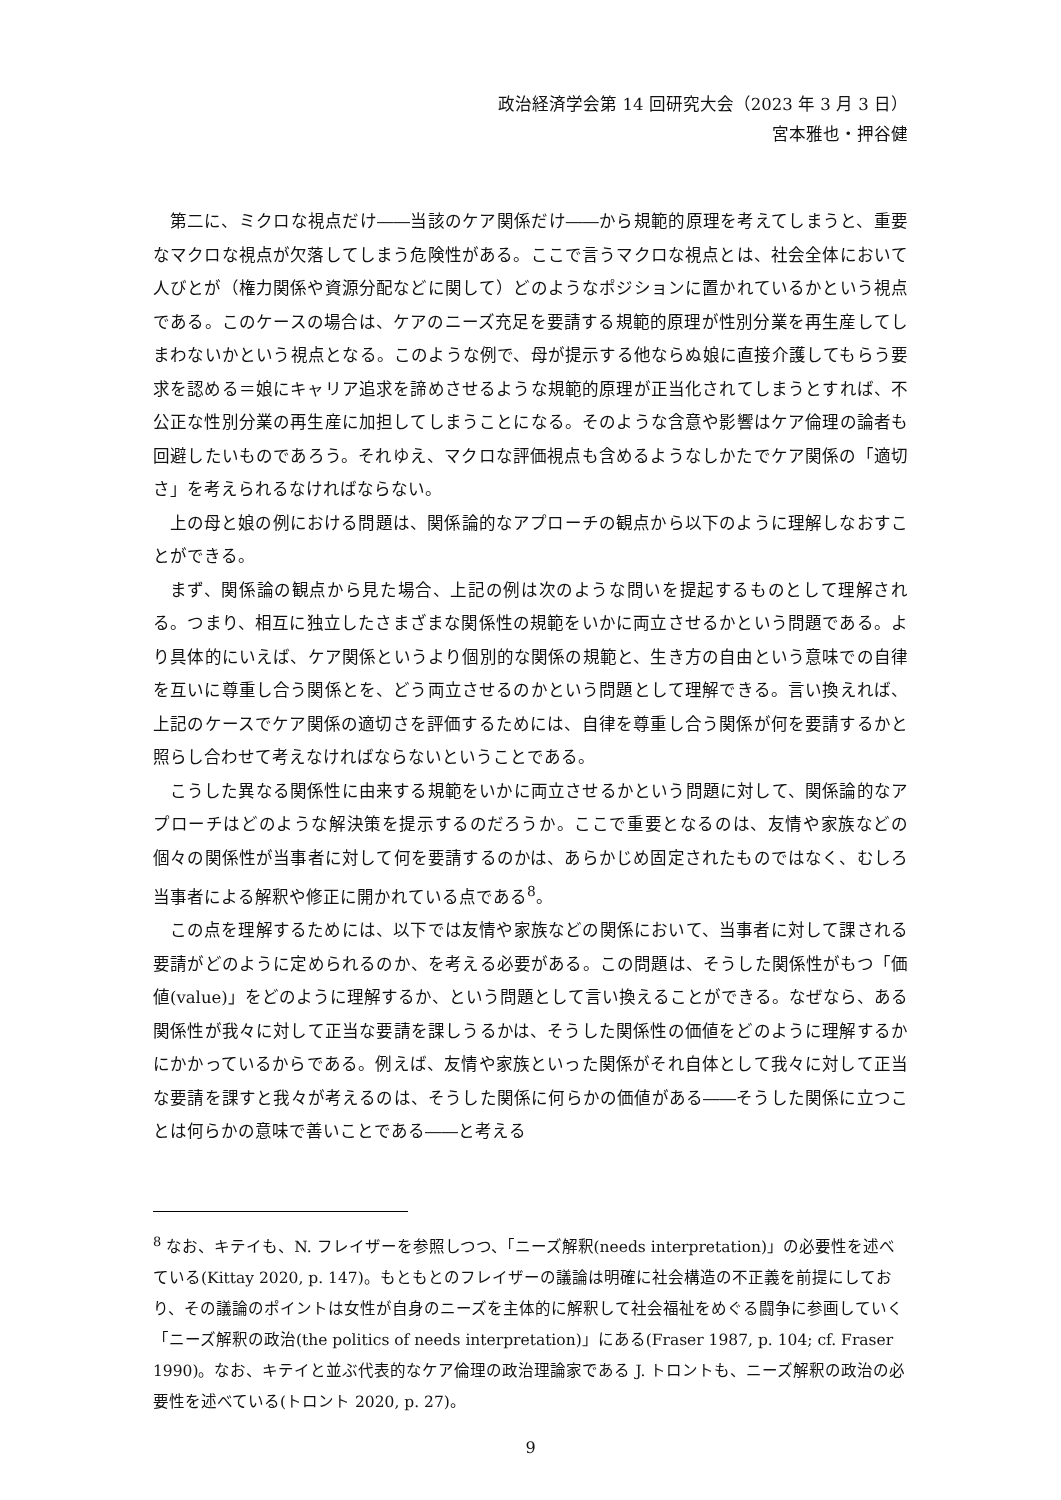政治経済学会第 14 回研究大会（2023 年 3 月 3 日）
宮本雅也・押谷健
第二に、ミクロな視点だけ――当該のケア関係だけ――から規範的原理を考えてしまうと、重要なマクロな視点が欠落してしまう危険性がある。ここで言うマクロな視点とは、社会全体において人びとが（権力関係や資源分配などに関して）どのようなポジションに置かれているかという視点である。このケースの場合は、ケアのニーズ充足を要請する規範的原理が性別分業を再生産してしまわないかという視点となる。このような例で、母が提示する他ならぬ娘に直接介護してもらう要求を認める＝娘にキャリア追求を諦めさせるような規範的原理が正当化されてしまうとすれば、不公正な性別分業の再生産に加担してしまうことになる。そのような含意や影響はケア倫理の論者も回避したいものであろう。それゆえ、マクロな評価視点も含めるようなしかたでケア関係の「適切さ」を考えられるなければならない。
上の母と娘の例における問題は、関係論的なアプローチの観点から以下のように理解しなおすことができる。
まず、関係論の観点から見た場合、上記の例は次のような問いを提起するものとして理解される。つまり、相互に独立したさまざまな関係性の規範をいかに両立させるかという問題である。より具体的にいえば、ケア関係というより個別的な関係の規範と、生き方の自由という意味での自律を互いに尊重し合う関係とを、どう両立させるのかという問題として理解できる。言い換えれば、上記のケースでケア関係の適切さを評価するためには、自律を尊重し合う関係が何を要請するかと照らし合わせて考えなければならないということである。
こうした異なる関係性に由来する規範をいかに両立させるかという問題に対して、関係論的なアプローチはどのような解決策を提示するのだろうか。ここで重要となるのは、友情や家族などの個々の関係性が当事者に対して何を要請するのかは、あらかじめ固定されたものではなく、むしろ当事者による解釈や修正に開かれている点である<sup>8</sup>。
この点を理解するためには、以下では友情や家族などの関係において、当事者に対して課される要請がどのように定められるのか、を考える必要がある。この問題は、そうした関係性がもつ「価値(value)」をどのように理解するか、という問題として言い換えることができる。なぜなら、ある関係性が我々に対して正当な要請を課しうるかは、そうした関係性の価値をどのように理解するかにかかっているからである。例えば、友情や家族といった関係がそれ自体として我々に対して正当な要請を課すと我々が考えるのは、そうした関係に何らかの価値がある――そうした関係に立つことは何らかの意味で善いことである――と考える
<sup>8</sup> なお、キテイも、N. フレイザーを参照しつつ、「ニーズ解釈(needs interpretation)」の必要性を述べている(Kittay 2020, p. 147)。もともとのフレイザーの議論は明確に社会構造の不正義を前提にしており、その議論のポイントは女性が自身のニーズを主体的に解釈して社会福祉をめぐる闘争に参画していく「ニーズ解釈の政治(the politics of needs interpretation)」にある(Fraser 1987, p. 104; cf. Fraser 1990)。なお、キテイと並ぶ代表的なケア倫理の政治理論家である J. トロントも、ニーズ解釈の政治の必要性を述べている(トロント 2020, p. 27)。
9